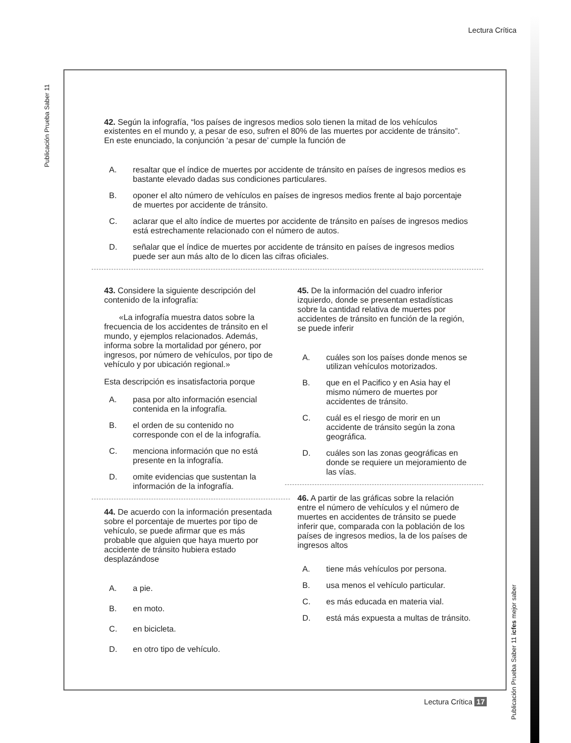Lectura Crítica
Publicación Prueba Saber 11
42. Según la infografía, “los países de ingresos medios solo tienen la mitad de los vehículos existentes en el mundo y, a pesar de eso, sufren el 80% de las muertes por accidente de tránsito”. En este enunciado, la conjunción ‘a pesar de’ cumple la función de
A. resaltar que el índice de muertes por accidente de tránsito en países de ingresos medios es bastante elevado dadas sus condiciones particulares.
B. oponer el alto número de vehículos en países de ingresos medios frente al bajo porcentaje de muertes por accidente de tránsito.
C. aclarar que el alto índice de muertes por accidente de tránsito en países de ingresos medios está estrechamente relacionado con el número de autos.
D. señalar que el índice de muertes por accidente de tránsito en países de ingresos medios puede ser aun más alto de lo dicen las cifras oficiales.
43. Considere la siguiente descripción del contenido de la infografía:
«La infografía muestra datos sobre la frecuencia de los accidentes de tránsito en el mundo, y ejemplos relacionados. Además, informa sobre la mortalidad por género, por ingresos, por número de vehículos, por tipo de vehículo y por ubicación regional.»
Esta descripción es insatisfactoria porque
A. pasa por alto información esencial contenida en la infografía.
B. el orden de su contenido no corresponde con el de la infografía.
C. menciona información que no está presente en la infografía.
D. omite evidencias que sustentan la información de la infografía.
44. De acuerdo con la información presentada sobre el porcentaje de muertes por tipo de vehículo, se puede afirmar que es más probable que alguien que haya muerto por accidente de tránsito hubiera estado desplazándose
A. a pie.
B. en moto.
C. en bicicleta.
D. en otro tipo de vehículo.
45. De la información del cuadro inferior izquierdo, donde se presentan estadísticas sobre la cantidad relativa de muertes por accidentes de tránsito en función de la región, se puede inferir
A. cuáles son los países donde menos se utilizan vehículos motorizados.
B. que en el Pacifico y en Asia hay el mismo número de muertes por accidentes de tránsito.
C. cuál es el riesgo de morir en un accidente de tránsito según la zona geográfica.
D. cuáles son las zonas geográficas en donde se requiere un mejoramiento de las vías.
46. A partir de las gráficas sobre la relación entre el número de vehículos y el número de muertes en accidentes de tránsito se puede inferir que, comparada con la población de los países de ingresos medios, la de los países de ingresos altos
A. tiene más vehículos por persona.
B. usa menos el vehículo particular.
C. es más educada en materia vial.
D. está más expuesta a multas de tránsito.
Publicación Prueba Saber 11 icfes mejor saber
Lectura Crítica 17